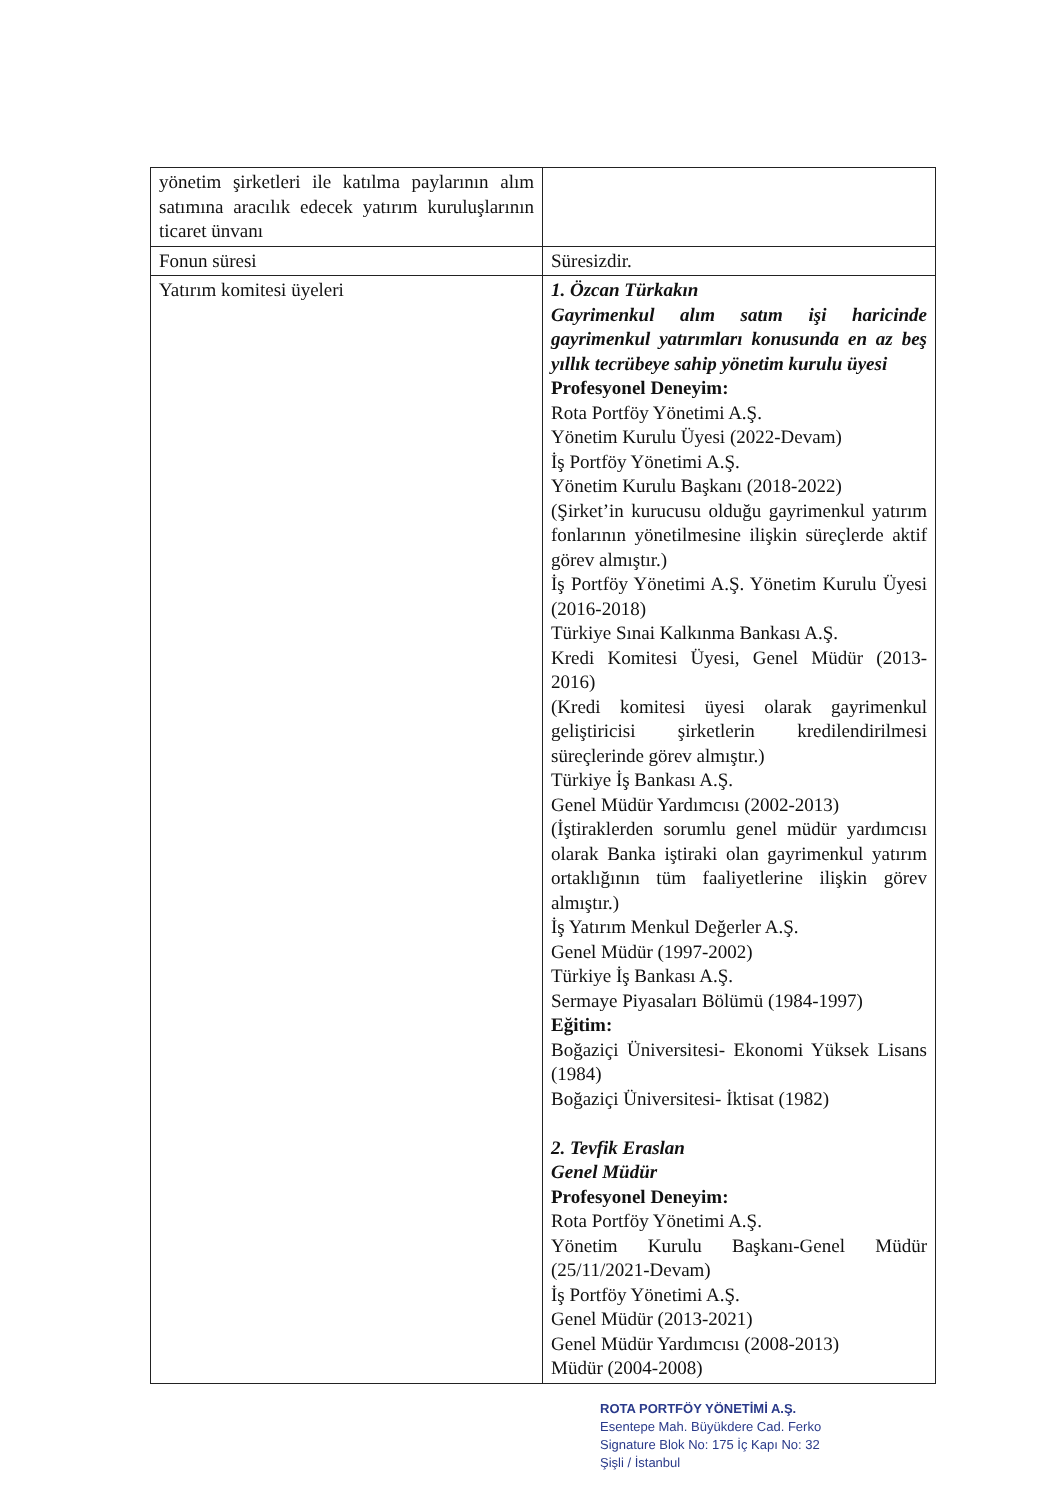| yönetim şirketleri ile katılma paylarının alım satımına aracılık edecek yatırım kuruluşlarının ticaret ünvanı | |
| Fonun süresi | Süresizdir. |
| Yatırım komitesi üyeleri | 1. Özcan Türkakın Gayrimenkul alım satım işi haricinde gayrimenkul yatırımları konusunda en az beş yıllık tecrübeye sahip yönetim kurulu üyesi Profesyonel Deneyim: Rota Portföy Yönetimi A.Ş. Yönetim Kurulu Üyesi (2022-Devam) İş Portföy Yönetimi A.Ş. Yönetim Kurulu Başkanı (2018-2022) (Şirket’in kurucusu olduğu gayrimenkul yatırım fonlarının yönetilmesine ilişkin süreçlerde aktif görev almıştır.) İş Portföy Yönetimi A.Ş. Yönetim Kurulu Üyesi (2016-2018) Türkiye Sınai Kalkınma Bankası A.Ş. Kredi Komitesi Üyesi, Genel Müdür (2013-2016) (Kredi komitesi üyesi olarak gayrimenkul geliştiricisi şirketlerin kredilendirilmesi süreçlerinde görev almıştır.) Türkiye İş Bankası A.Ş. Genel Müdür Yardımcısı (2002-2013) (İştiraklerden sorumlu genel müdür yardımcısı olarak Banka iştiraki olan gayrimenkul yatırım ortaklığının tüm faaliyetlerine ilişkin görev almıştır.) İş Yatırım Menkul Değerler A.Ş. Genel Müdür (1997-2002) Türkiye İş Bankası A.Ş. Sermaye Piyasaları Bölümü (1984-1997) Eğitim: Boğaziçi Üniversitesi- Ekonomi Yüksek Lisans (1984) Boğaziçi Üniversitesi- İktisat (1982) 2. Tevfik Eraslan Genel Müdür Profesyonel Deneyim: Rota Portföy Yönetimi A.Ş. Yönetim Kurulu Başkanı-Genel Müdür (25/11/2021-Devam) İş Portföy Yönetimi A.Ş. Genel Müdür (2013-2021) Genel Müdür Yardımcısı (2008-2013) Müdür (2004-2008) |
ROTA PORTFÖY YÖNETİMİ A.Ş.
Esentepe Mah. Büyükdere Cad. Ferko
Signature Blok No: 175 İç Kapı No: 32
Şişli / İstanbul